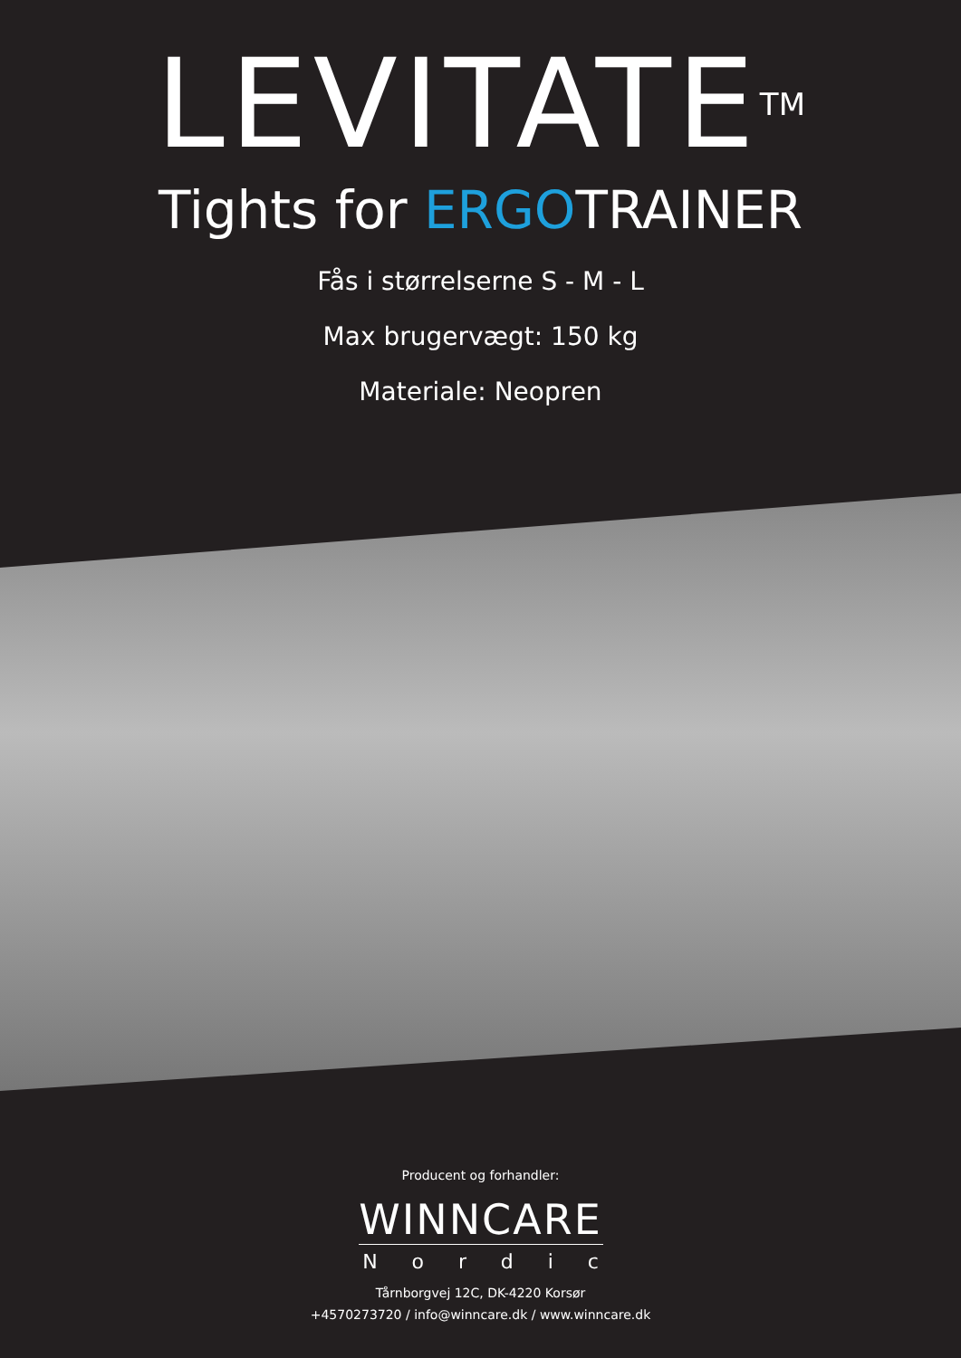LEVITATE<sup>TM</sup>
Tights for ERGOTRAINER
Fås i størrelserne S - M - L
Max brugervægt: 150 kg
Materiale: Neopren
Producent og forhandler:
WINNCARE
Nordic
Tårnborgvej 12C, DK-4220 Korsør
+4570273720 / info@winncare.dk / www.winncare.dk